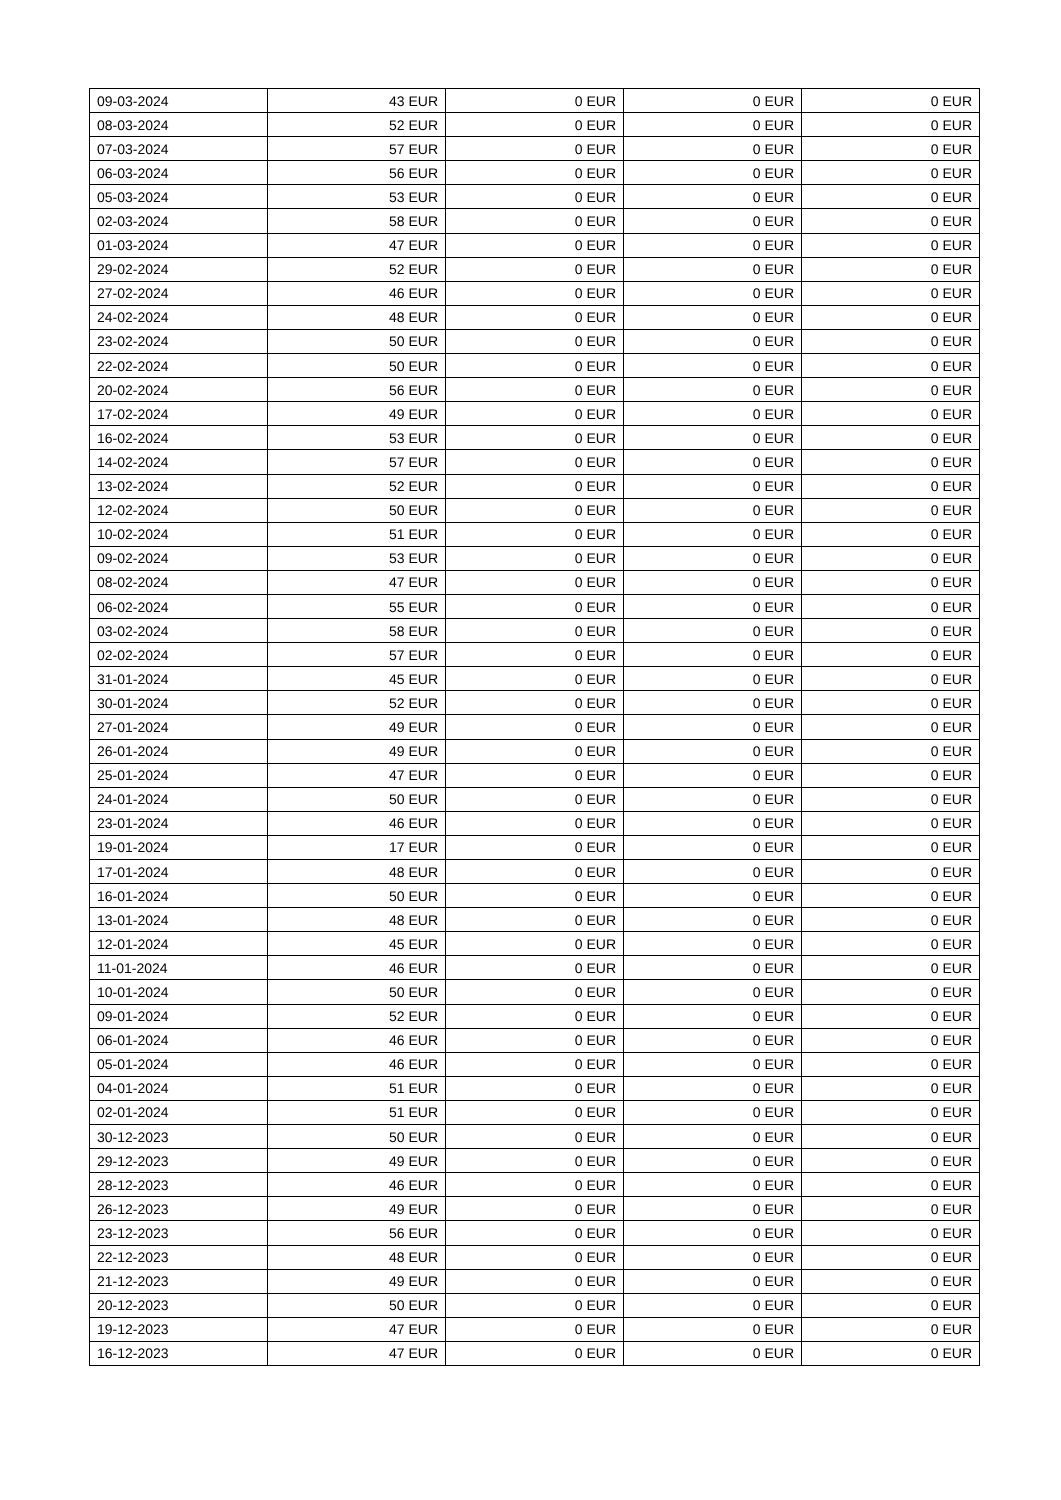| 09-03-2024 | 43 EUR | 0 EUR | 0 EUR | 0 EUR |
| 08-03-2024 | 52 EUR | 0 EUR | 0 EUR | 0 EUR |
| 07-03-2024 | 57 EUR | 0 EUR | 0 EUR | 0 EUR |
| 06-03-2024 | 56 EUR | 0 EUR | 0 EUR | 0 EUR |
| 05-03-2024 | 53 EUR | 0 EUR | 0 EUR | 0 EUR |
| 02-03-2024 | 58 EUR | 0 EUR | 0 EUR | 0 EUR |
| 01-03-2024 | 47 EUR | 0 EUR | 0 EUR | 0 EUR |
| 29-02-2024 | 52 EUR | 0 EUR | 0 EUR | 0 EUR |
| 27-02-2024 | 46 EUR | 0 EUR | 0 EUR | 0 EUR |
| 24-02-2024 | 48 EUR | 0 EUR | 0 EUR | 0 EUR |
| 23-02-2024 | 50 EUR | 0 EUR | 0 EUR | 0 EUR |
| 22-02-2024 | 50 EUR | 0 EUR | 0 EUR | 0 EUR |
| 20-02-2024 | 56 EUR | 0 EUR | 0 EUR | 0 EUR |
| 17-02-2024 | 49 EUR | 0 EUR | 0 EUR | 0 EUR |
| 16-02-2024 | 53 EUR | 0 EUR | 0 EUR | 0 EUR |
| 14-02-2024 | 57 EUR | 0 EUR | 0 EUR | 0 EUR |
| 13-02-2024 | 52 EUR | 0 EUR | 0 EUR | 0 EUR |
| 12-02-2024 | 50 EUR | 0 EUR | 0 EUR | 0 EUR |
| 10-02-2024 | 51 EUR | 0 EUR | 0 EUR | 0 EUR |
| 09-02-2024 | 53 EUR | 0 EUR | 0 EUR | 0 EUR |
| 08-02-2024 | 47 EUR | 0 EUR | 0 EUR | 0 EUR |
| 06-02-2024 | 55 EUR | 0 EUR | 0 EUR | 0 EUR |
| 03-02-2024 | 58 EUR | 0 EUR | 0 EUR | 0 EUR |
| 02-02-2024 | 57 EUR | 0 EUR | 0 EUR | 0 EUR |
| 31-01-2024 | 45 EUR | 0 EUR | 0 EUR | 0 EUR |
| 30-01-2024 | 52 EUR | 0 EUR | 0 EUR | 0 EUR |
| 27-01-2024 | 49 EUR | 0 EUR | 0 EUR | 0 EUR |
| 26-01-2024 | 49 EUR | 0 EUR | 0 EUR | 0 EUR |
| 25-01-2024 | 47 EUR | 0 EUR | 0 EUR | 0 EUR |
| 24-01-2024 | 50 EUR | 0 EUR | 0 EUR | 0 EUR |
| 23-01-2024 | 46 EUR | 0 EUR | 0 EUR | 0 EUR |
| 19-01-2024 | 17 EUR | 0 EUR | 0 EUR | 0 EUR |
| 17-01-2024 | 48 EUR | 0 EUR | 0 EUR | 0 EUR |
| 16-01-2024 | 50 EUR | 0 EUR | 0 EUR | 0 EUR |
| 13-01-2024 | 48 EUR | 0 EUR | 0 EUR | 0 EUR |
| 12-01-2024 | 45 EUR | 0 EUR | 0 EUR | 0 EUR |
| 11-01-2024 | 46 EUR | 0 EUR | 0 EUR | 0 EUR |
| 10-01-2024 | 50 EUR | 0 EUR | 0 EUR | 0 EUR |
| 09-01-2024 | 52 EUR | 0 EUR | 0 EUR | 0 EUR |
| 06-01-2024 | 46 EUR | 0 EUR | 0 EUR | 0 EUR |
| 05-01-2024 | 46 EUR | 0 EUR | 0 EUR | 0 EUR |
| 04-01-2024 | 51 EUR | 0 EUR | 0 EUR | 0 EUR |
| 02-01-2024 | 51 EUR | 0 EUR | 0 EUR | 0 EUR |
| 30-12-2023 | 50 EUR | 0 EUR | 0 EUR | 0 EUR |
| 29-12-2023 | 49 EUR | 0 EUR | 0 EUR | 0 EUR |
| 28-12-2023 | 46 EUR | 0 EUR | 0 EUR | 0 EUR |
| 26-12-2023 | 49 EUR | 0 EUR | 0 EUR | 0 EUR |
| 23-12-2023 | 56 EUR | 0 EUR | 0 EUR | 0 EUR |
| 22-12-2023 | 48 EUR | 0 EUR | 0 EUR | 0 EUR |
| 21-12-2023 | 49 EUR | 0 EUR | 0 EUR | 0 EUR |
| 20-12-2023 | 50 EUR | 0 EUR | 0 EUR | 0 EUR |
| 19-12-2023 | 47 EUR | 0 EUR | 0 EUR | 0 EUR |
| 16-12-2023 | 47 EUR | 0 EUR | 0 EUR | 0 EUR |